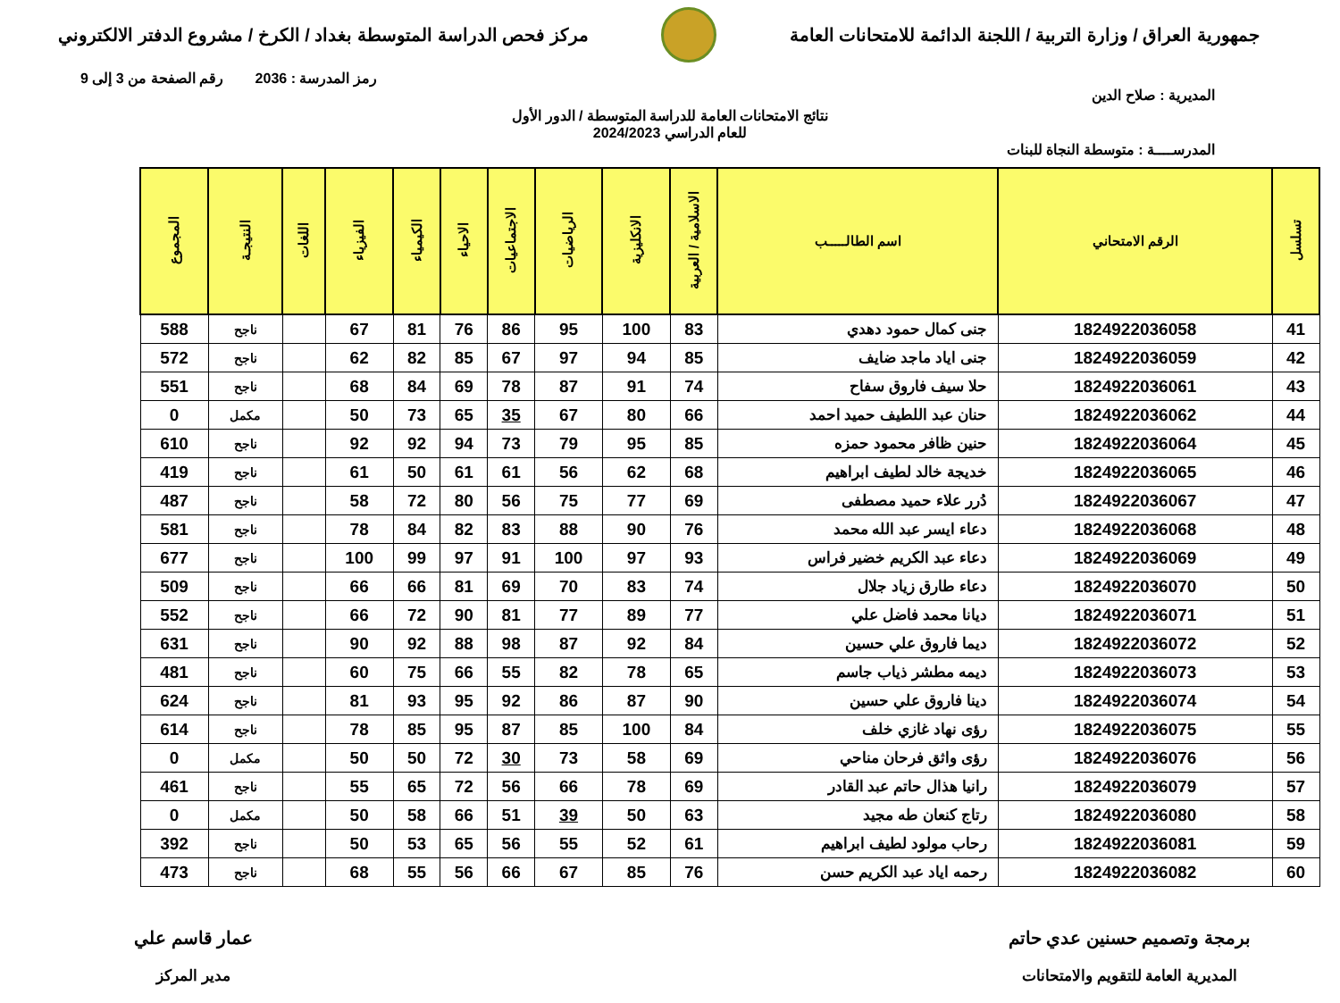جمهورية العراق / وزارة التربية / اللجنة الدائمة للامتحانات العامة
مركز فحص الدراسة المتوسطة بغداد / الكرخ / مشروع الدفتر الالكتروني
رمز المدرسة : 2036 رقم الصفحة من 3 إلى 9
المديرية : صلاح الدين
نتائج الامتحانات العامة للدراسة المتوسطة / الدور الأول
للعام الدراسي 2024/2023
المدرســــة : متوسطة النجاة للبنات
| تسلسل | الرقم الامتحاني | اسم الطالـــــب | الاسلامية / العربية | الانكليزية | الرياضيات | الاجتماعيات | الاحياء | الكيمياء | الفيزياء | اللغات | النتيجـة | المجموع |
| --- | --- | --- | --- | --- | --- | --- | --- | --- | --- | --- | --- | --- |
| 41 | 1824922036058 | جنى كمال حمود دهدي | 83 | 100 | 95 | 86 | 76 | 81 | 67 | | ناجح | 588 |
| 42 | 1824922036059 | جنى اياد ماجد ضايف | 85 | 94 | 97 | 67 | 85 | 82 | 62 | | ناجح | 572 |
| 43 | 1824922036061 | حلا سيف فاروق سفاح | 74 | 91 | 87 | 78 | 69 | 84 | 68 | | ناجح | 551 |
| 44 | 1824922036062 | حنان عبد اللطيف حميد احمد | 66 | 80 | 67 | 35 | 65 | 73 | 50 | | مكمل | 0 |
| 45 | 1824922036064 | حنين ظافر محمود حمزه | 85 | 95 | 79 | 73 | 94 | 92 | 92 | | ناجح | 610 |
| 46 | 1824922036065 | خديجة خالد لطيف ابراهيم | 68 | 62 | 56 | 61 | 61 | 50 | 61 | | ناجح | 419 |
| 47 | 1824922036067 | دُرر علاء حميد مصطفى | 69 | 77 | 75 | 56 | 80 | 72 | 58 | | ناجح | 487 |
| 48 | 1824922036068 | دعاء ايسر عبد الله محمد | 76 | 90 | 88 | 83 | 82 | 84 | 78 | | ناجح | 581 |
| 49 | 1824922036069 | دعاء عبد الكريم خضير فراس | 93 | 97 | 100 | 91 | 97 | 99 | 100 | | ناجح | 677 |
| 50 | 1824922036070 | دعاء طارق زياد جلال | 74 | 83 | 70 | 69 | 81 | 66 | 66 | | ناجح | 509 |
| 51 | 1824922036071 | ديانا محمد فاضل علي | 77 | 89 | 77 | 81 | 90 | 72 | 66 | | ناجح | 552 |
| 52 | 1824922036072 | ديما فاروق علي حسين | 84 | 92 | 87 | 98 | 88 | 92 | 90 | | ناجح | 631 |
| 53 | 1824922036073 | ديمه مطشر ذياب جاسم | 65 | 78 | 82 | 55 | 66 | 75 | 60 | | ناجح | 481 |
| 54 | 1824922036074 | دينا فاروق علي حسين | 90 | 87 | 86 | 92 | 95 | 93 | 81 | | ناجح | 624 |
| 55 | 1824922036075 | رؤى نهاد غازي خلف | 84 | 100 | 85 | 87 | 95 | 85 | 78 | | ناجح | 614 |
| 56 | 1824922036076 | رؤى واثق فرحان مناحي | 69 | 58 | 73 | 30 | 72 | 50 | 50 | | مكمل | 0 |
| 57 | 1824922036079 | رانيا هذال حاتم عبد القادر | 69 | 78 | 66 | 56 | 72 | 65 | 55 | | ناجح | 461 |
| 58 | 1824922036080 | رتاج كنعان طه مجيد | 63 | 50 | 39 | 51 | 66 | 58 | 50 | | مكمل | 0 |
| 59 | 1824922036081 | رحاب مولود لطيف ابراهيم | 61 | 52 | 55 | 56 | 65 | 53 | 50 | | ناجح | 392 |
| 60 | 1824922036082 | رحمه اياد عبد الكريم حسن | 76 | 85 | 67 | 66 | 56 | 55 | 68 | | ناجح | 473 |
برمجة وتصميم حسنين عدي حاتم
المديرية العامة للتقويم والامتحانات
عمار قاسم علي
مدير المركز